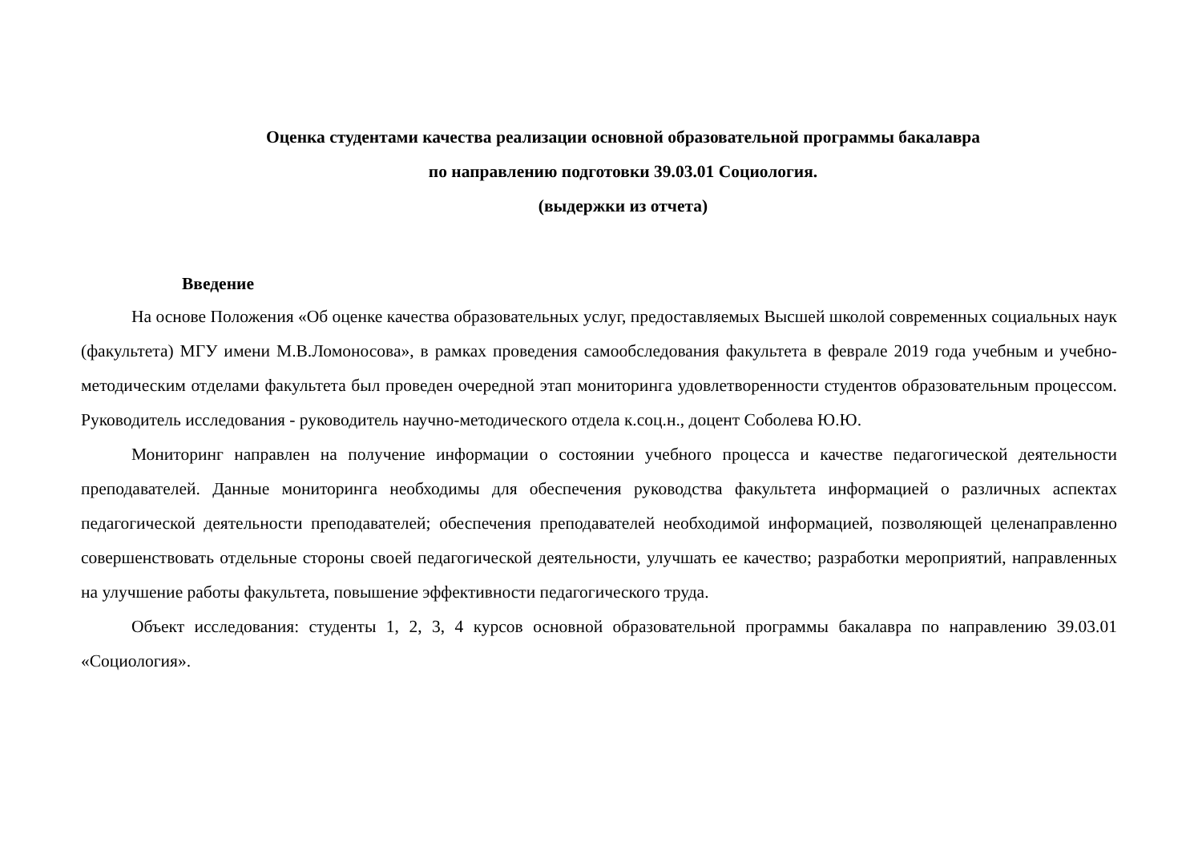Оценка студентами качества реализации основной образовательной программы бакалавра
по направлению подготовки 39.03.01 Социология.
(выдержки из отчета)
Введение
На основе Положения «Об оценке качества образовательных услуг, предоставляемых Высшей школой современных социальных наук (факультета) МГУ имени М.В.Ломоносова», в рамках проведения самообследования факультета в феврале 2019 года учебным и учебно-методическим отделами факультета был проведен очередной этап мониторинга удовлетворенности студентов образовательным процессом. Руководитель исследования - руководитель научно-методического отдела к.соц.н., доцент Соболева Ю.Ю.
Мониторинг направлен на получение информации о состоянии учебного процесса и качестве педагогической деятельности преподавателей. Данные мониторинга необходимы для обеспечения руководства факультета информацией о различных аспектах педагогической деятельности преподавателей; обеспечения преподавателей необходимой информацией, позволяющей целенаправленно совершенствовать отдельные стороны своей педагогической деятельности, улучшать ее качество; разработки мероприятий, направленных на улучшение работы факультета, повышение эффективности педагогического труда.
Объект исследования: студенты 1, 2, 3, 4 курсов основной образовательной программы бакалавра по направлению 39.03.01 «Социология».